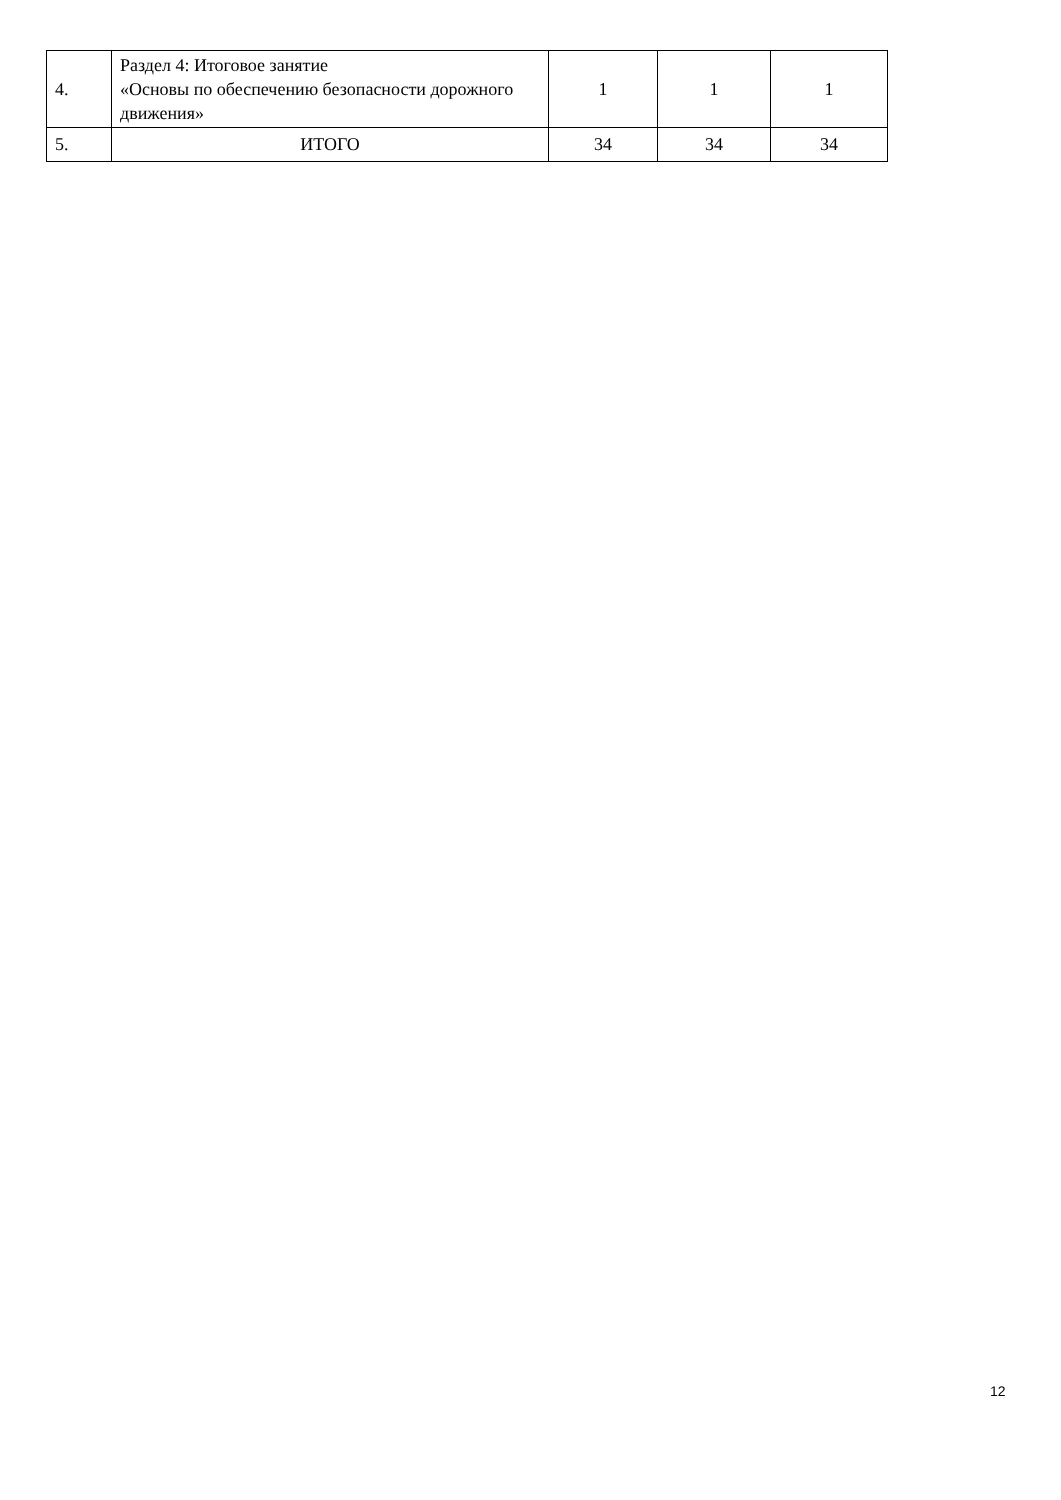| 4. | Раздел 4: Итоговое занятие «Основы по обеспечению безопасности дорожного движения» | 1 | 1 | 1 |
| 5. | ИТОГО | 34 | 34 | 34 |
12